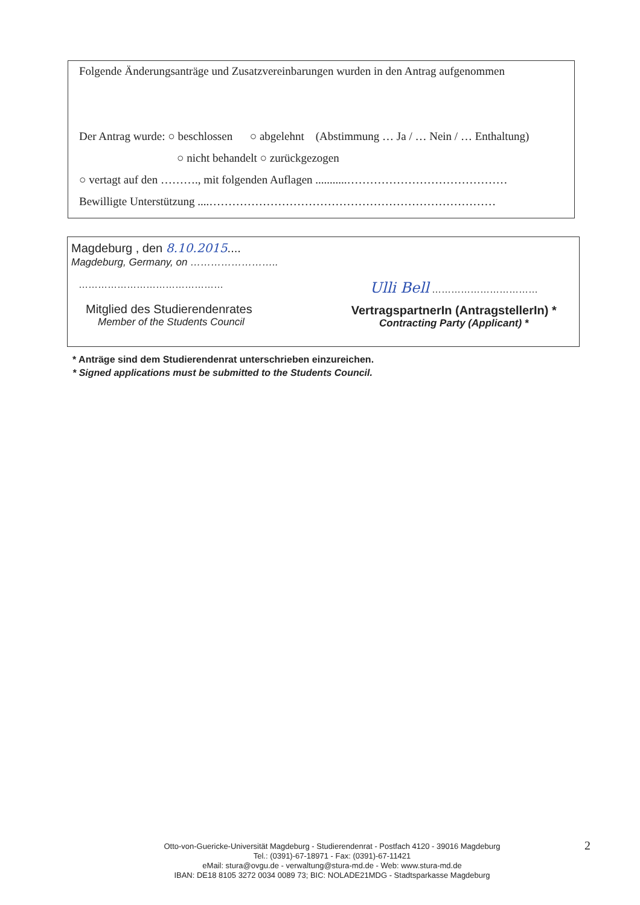Folgende Änderungsanträge und Zusatzvereinbarungen wurden in den Antrag aufgenommen
Der Antrag wurde: ○ beschlossen ○ abgelehnt (Abstimmung … Ja / … Nein / … Enthaltung)
○ nicht behandelt ○ zurückgezogen
○ vertagt auf den ………., mit folgenden Auflagen ...........……………………………………
Bewilligte Unterstützung ....…………………………………………………………………
Magdeburg , den 8.10.2015....
Magdeburg, Germany, on ……………………..
………………………………………
Mitglied des Studierendenrates
Member of the Students Council
Ulli Bell ……………………………
VertragspartnerIn (AntragstellerIn) *
Contracting Party (Applicant) *
* Anträge sind dem Studierendenrat unterschrieben einzureichen.
* Signed applications must be submitted to the Students Council.
Otto-von-Guericke-Universität Magdeburg - Studierendenrat - Postfach 4120 - 39016 Magdeburg
Tel.: (0391)-67-18971 - Fax: (0391)-67-11421
eMail: stura@ovgu.de - verwaltung@stura-md.de - Web: www.stura-md.de
IBAN: DE18 8105 3272 0034 0089 73; BIC: NOLADE21MDG - Stadtsparkasse Magdeburg
2